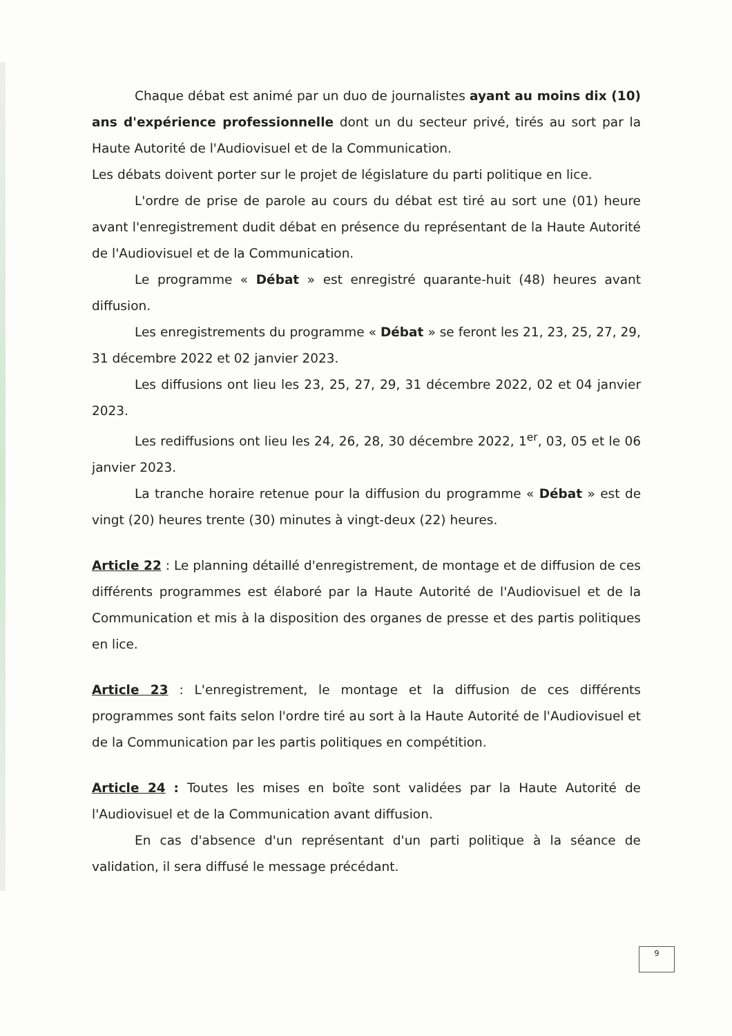Chaque débat est animé par un duo de journalistes ayant au moins dix (10) ans d'expérience professionnelle dont un du secteur privé, tirés au sort par la Haute Autorité de l'Audiovisuel et de la Communication.
Les débats doivent porter sur le projet de législature du parti politique en lice.
L'ordre de prise de parole au cours du débat est tiré au sort une (01) heure avant l'enregistrement dudit débat en présence du représentant de la Haute Autorité de l'Audiovisuel et de la Communication.
Le programme « Débat » est enregistré quarante-huit (48) heures avant diffusion.
Les enregistrements du programme « Débat » se feront les 21, 23, 25, 27, 29, 31 décembre 2022 et 02 janvier 2023.
Les diffusions ont lieu les 23, 25, 27, 29, 31 décembre 2022, 02 et 04 janvier 2023.
Les rediffusions ont lieu les 24, 26, 28, 30 décembre 2022, 1<sup>er</sup>, 03, 05 et le 06 janvier 2023.
La tranche horaire retenue pour la diffusion du programme « Débat » est de vingt (20) heures trente (30) minutes à vingt-deux (22) heures.
Article 22 : Le planning détaillé d'enregistrement, de montage et de diffusion de ces différents programmes est élaboré par la Haute Autorité de l'Audiovisuel et de la Communication et mis à la disposition des organes de presse et des partis politiques en lice.
Article 23 : L'enregistrement, le montage et la diffusion de ces différents programmes sont faits selon l'ordre tiré au sort à la Haute Autorité de l'Audiovisuel et de la Communication par les partis politiques en compétition.
Article 24 : Toutes les mises en boîte sont validées par la Haute Autorité de l'Audiovisuel et de la Communication avant diffusion.
En cas d'absence d'un représentant d'un parti politique à la séance de validation, il sera diffusé le message précédant.
9